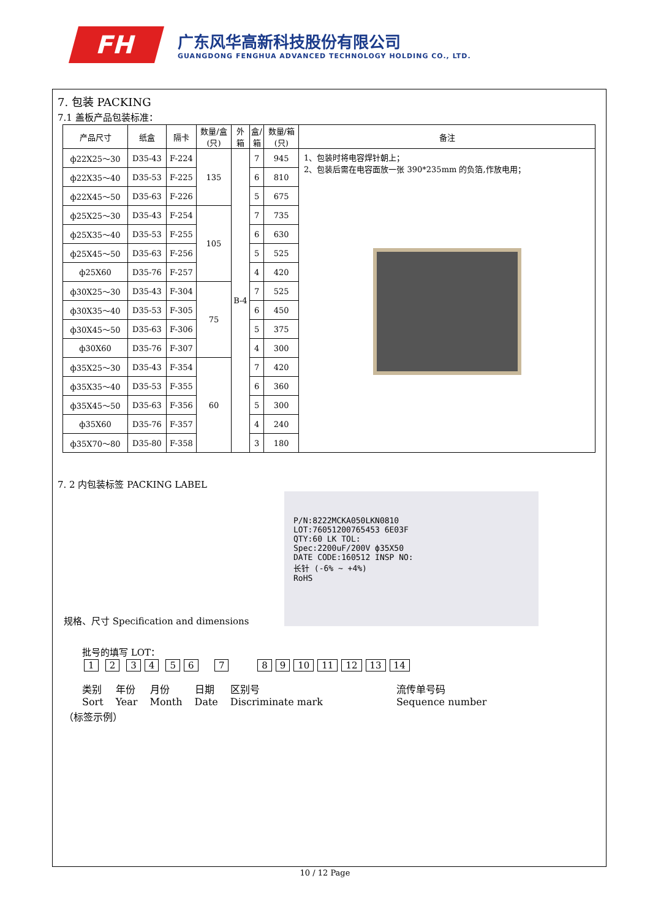FH
广东风华高新科技股份有限公司
GUANGDONG FENGHUA ADVANCED TECHNOLOGY HOLDING CO., LTD.
7. 包装 PACKING
7.1 盖板产品包装标准：
| 产品尺寸 | 纸盒 | 隔卡 | 数量/盒 (只) | 外 箱 | 盒/ 箱 | 数量/箱 (只) | 备注 |
| --- | --- | --- | --- | --- | --- | --- | --- |
| ф22X25～30 | D35-43 | F-224 | 135 | B-4 | 7 | 945 | 1、包装时将电容焊针朝上； 2、包装后需在电容面放一张 390*235mm 的负箔,作放电用； |
| ф22X35～40 | D35-53 | F-225 | | | 6 | 810 | |
| ф22X45～50 | D35-63 | F-226 | | | 5 | 675 | |
| ф25X25～30 | D35-43 | F-254 | 105 | | 7 | 735 | |
| ф25X35～40 | D35-53 | F-255 | | | 6 | 630 | |
| ф25X45～50 | D35-63 | F-256 | | | 5 | 525 | |
| ф25X60 | D35-76 | F-257 | | | 4 | 420 | |
| ф30X25～30 | D35-43 | F-304 | 75 | | 7 | 525 | |
| ф30X35～40 | D35-53 | F-305 | | | 6 | 450 | |
| ф30X45～50 | D35-63 | F-306 | | | 5 | 375 | |
| ф30X60 | D35-76 | F-307 | | | 4 | 300 | |
| ф35X25～30 | D35-43 | F-354 | 60 | | 7 | 420 | |
| ф35X35～40 | D35-53 | F-355 | | | 6 | 360 | |
| ф35X45～50 | D35-63 | F-356 | | | 5 | 300 | |
| ф35X60 | D35-76 | F-357 | | | 4 | 240 | |
| ф35X70～80 | D35-80 | F-358 | | | 3 | 180 | |
7. 2 内包装标签 PACKING LABEL
P/N:8222MCKA050LKN0810
LOT:76051200765453 6E03F
QTY:60 LK TOL:
Spec:2200uF/200V ф35X50
DATE CODE:160512 INSP NO:
长针 (-6% ~ +4%)
RoHS
规格、尺寸 Specification and dimensions
批号的填写 LOT：
1 2 34 56 7 89 10 11 12 13 14
类别
Sort 年份
Year 月份
Month 日期
Date 区别号
Discriminate mark 流传单号码
Sequence number
（标签示例）
10 / 12 Page